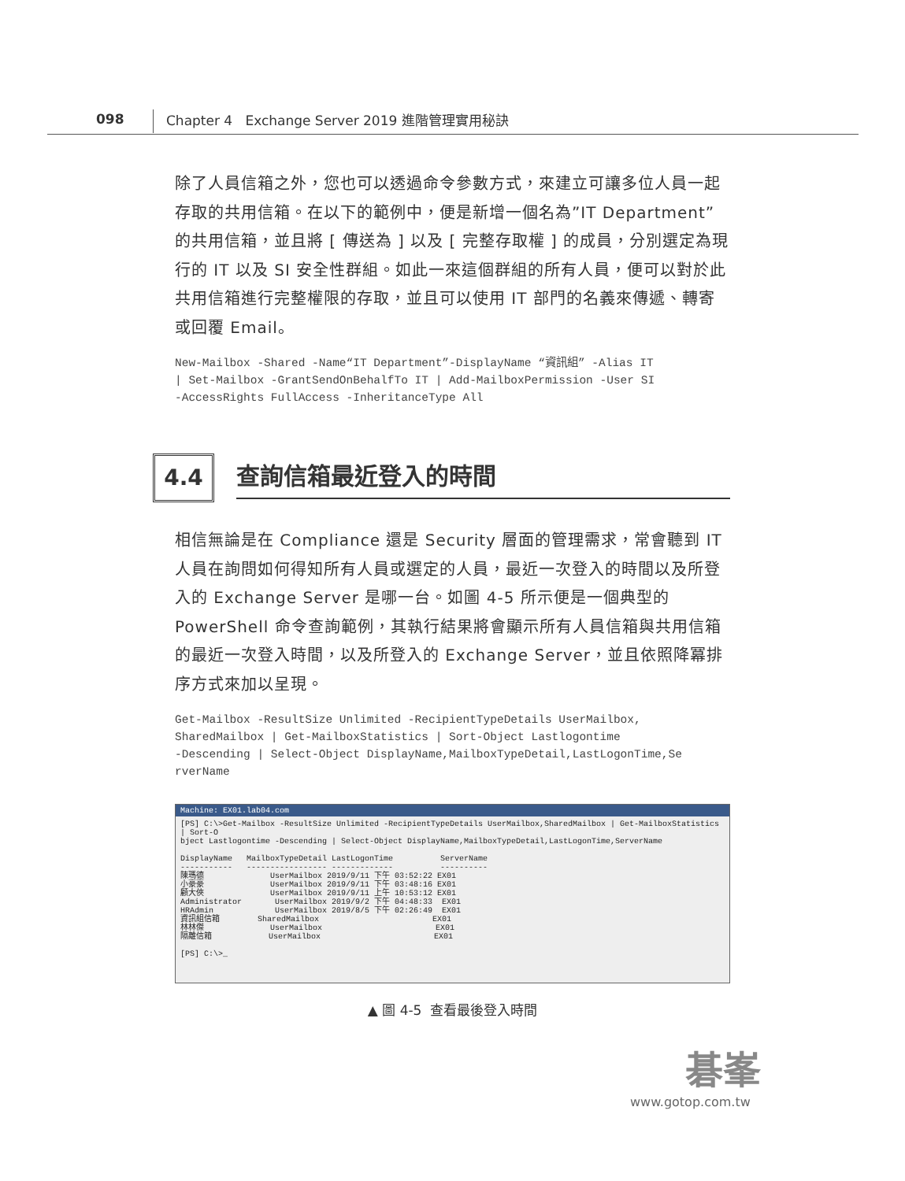098 Chapter 4 Exchange Server 2019 進階管理實用秘訣
除了人員信箱之外，您也可以透過命令參數方式，來建立可讓多位人員一起存取的共用信箱。在以下的範例中，便是新增一個名為”IT Department”的共用信箱，並且將 [ 傳送為 ] 以及 [ 完整存取權 ] 的成員，分別選定為現行的 IT 以及 SI 安全性群組。如此一來這個群組的所有人員，便可以對於此共用信箱進行完整權限的存取，並且可以使用 IT 部門的名義來傳遞、轉寄或回覆 Email。
New-Mailbox -Shared -Name“IT Department”-DisplayName “資訊組” -Alias IT
| Set-Mailbox -GrantSendOnBehalfTo IT | Add-MailboxPermission -User SI
-AccessRights FullAccess -InheritanceType All
4.4
查詢信箱最近登入的時間
相信無論是在 Compliance 還是 Security 層面的管理需求，常會聽到 IT 人員在詢問如何得知所有人員或選定的人員，最近一次登入的時間以及所登入的 Exchange Server 是哪一台。如圖 4-5 所示便是一個典型的 PowerShell 命令查詢範例，其執行結果將會顯示所有人員信箱與共用信箱的最近一次登入時間，以及所登入的 Exchange Server，並且依照降冪排序方式來加以呈現。
Get-Mailbox -ResultSize Unlimited -RecipientTypeDetails UserMailbox,
SharedMailbox | Get-MailboxStatistics | Sort-Object Lastlogontime
-Descending | Select-Object DisplayName,MailboxTypeDetail,LastLogonTime,Se
rverName
Machine: EX01.lab04.com
[PS] C:\>Get-Mailbox -ResultSize Unlimited -RecipientTypeDetails UserMailbox,SharedMailbox | Get-MailboxStatistics | Sort-O
bject Lastlogontime -Descending | Select-Object DisplayName,MailboxTypeDetail,LastLogonTime,ServerName

DisplayName   MailboxTypeDetail LastLogonTime          ServerName
-----------   ----------------- -------------          ----------
陳瑪德              UserMailbox 2019/9/11 下午 03:52:22 EX01
小豪豪              UserMailbox 2019/9/11 下午 03:48:16 EX01
顧大俠              UserMailbox 2019/9/11 上午 10:53:12 EX01
Administrator       UserMailbox 2019/9/2 下午 04:48:33  EX01
HRAdmin             UserMailbox 2019/8/5 下午 02:26:49  EX01
資訊組信箱        SharedMailbox                        EX01
林林傑              UserMailbox                        EX01
隔離信箱            UserMailbox                        EX01

[PS] C:\>_
▲ 圖 4-5 查看最後登入時間
碁峯
www.gotop.com.tw